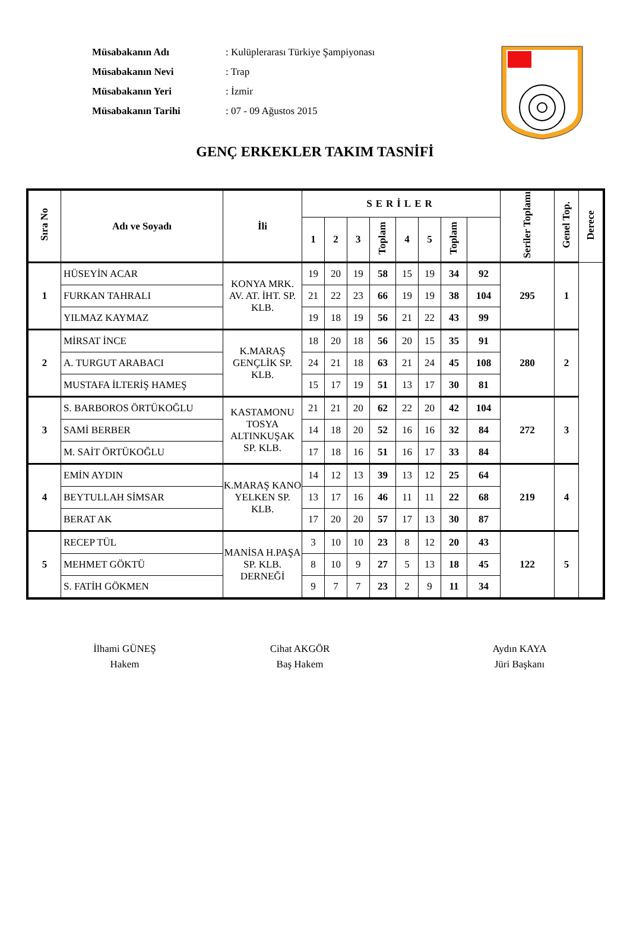| Müsabakanın Adı | : Kulüplerarası Türkiye Şampiyonası |
| Müsabakanın Nevi | : Trap |
| Müsabakanın Yeri | : İzmir |
| Müsabakanın Tarihi | : 07 - 09 Ağustos 2015 |
GENÇ ERKEKLER TAKIM TASNİFİ
| Sıra No | Adı ve Soyadı | İli | SERİLER | | | | | | | | Seriler Toplamı | Genel Top. | Derece |
| --- | --- | --- | --- | --- | --- | --- | --- | --- | --- | --- | --- | --- | --- |
| | | | 1 | 2 | 3 | Toplam | 4 | 5 | Toplam | | | | |
| 1 | HÜSEYİN ACAR | KONYA MRK. AV. AT. İHT. SP. KLB. | 19 | 20 | 19 | 58 | 15 | 19 | 34 | 92 | 295 | 1 | |
| | FURKAN TAHRALI | | 21 | 22 | 23 | 66 | 19 | 19 | 38 | 104 | | | |
| | YILMAZ KAYMAZ | | 19 | 18 | 19 | 56 | 21 | 22 | 43 | 99 | | | |
| 2 | MİRSAT İNCE | K.MARAŞ GENÇLİK SP. KLB. | 18 | 20 | 18 | 56 | 20 | 15 | 35 | 91 | 280 | 2 | |
| | A. TURGUT ARABACI | | 24 | 21 | 18 | 63 | 21 | 24 | 45 | 108 | | | |
| | MUSTAFA İLTERİŞ HAMEŞ | | 15 | 17 | 19 | 51 | 13 | 17 | 30 | 81 | | | |
| 3 | S. BARBOROS ÖRTÜKOĞLU | KASTAMONU TOSYA ALTINKUŞAK SP. KLB. | 21 | 21 | 20 | 62 | 22 | 20 | 42 | 104 | 272 | 3 | |
| | SAMİ BERBER | | 14 | 18 | 20 | 52 | 16 | 16 | 32 | 84 | | | |
| | M. SAİT ÖRTÜKOĞLU | | 17 | 18 | 16 | 51 | 16 | 17 | 33 | 84 | | | |
| 4 | EMİN AYDIN | K.MARAŞ KANO YELKEN SP. KLB. | 14 | 12 | 13 | 39 | 13 | 12 | 25 | 64 | 219 | 4 | |
| | BEYTULLAH SİMSAR | | 13 | 17 | 16 | 46 | 11 | 11 | 22 | 68 | | | |
| | BERAT AK | | 17 | 20 | 20 | 57 | 17 | 13 | 30 | 87 | | | |
| 5 | RECEP TÜL | MANİSA H.PAŞA SP. KLB. DERNEĞİ | 3 | 10 | 10 | 23 | 8 | 12 | 20 | 43 | 122 | 5 | |
| | MEHMET GÖKTÜ | | 8 | 10 | 9 | 27 | 5 | 13 | 18 | 45 | | | |
| | S. FATİH GÖKMEN | | 9 | 7 | 7 | 23 | 2 | 9 | 11 | 34 | | | |
İlhami GÜNEŞ
Hakem
Cihat AKGÖR
Baş Hakem
Aydın KAYA
Jüri Başkanı